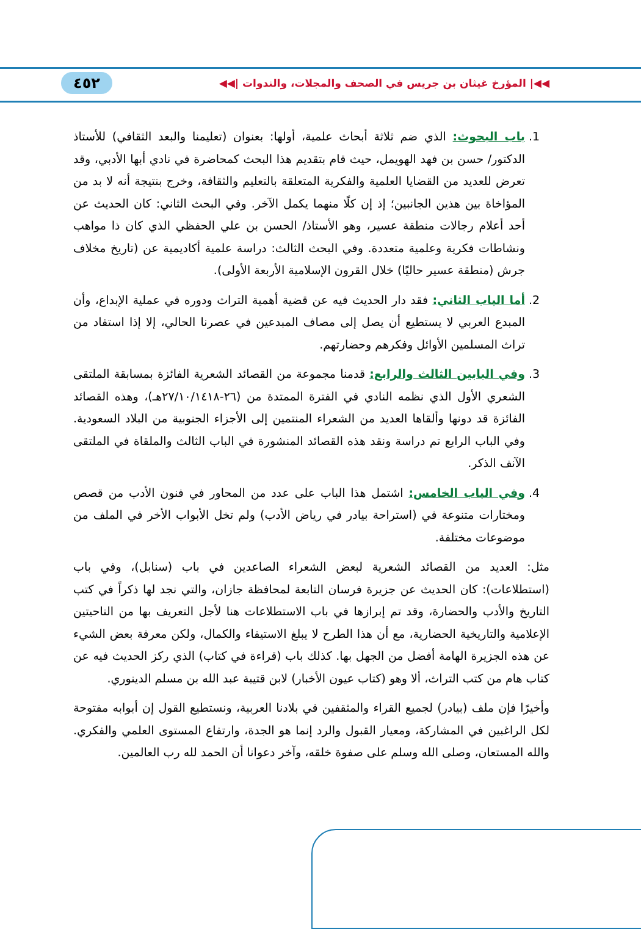◀◀| المؤرخ غيثان بن جريس في الصحف والمجلات، والندوات |◀◀ ٤٥٢
1. باب البحوث: الذي ضم ثلاثة أبحاث علمية، أولها: بعنوان (تعليمنا والبعد الثقافي) للأستاذ الدكتور/ حسن بن فهد الهويمل، حيث قام بتقديم هذا البحث كمحاضرة في نادي أبها الأدبي، وقد تعرض للعديد من القضايا العلمية والفكرية المتعلقة بالتعليم والثقافة، وخرج بنتيجة أنه لا بد من المؤاخاة بين هذين الجانبين؛ إذ إن كلًا منهما يكمل الآخر. وفي البحث الثاني: كان الحديث عن أحد أعلام رجالات منطقة عسير، وهو الأستاذ/ الحسن بن علي الحفظي الذي كان ذا مواهب ونشاطات فكرية وعلمية متعددة. وفي البحث الثالث: دراسة علمية أكاديمية عن (تاريخ مخلاف جرش (منطقة عسير حاليًا) خلال القرون الإسلامية الأربعة الأولى).
2. أما الباب الثاني: فقد دار الحديث فيه عن قضية أهمية التراث ودوره في عملية الإبداع، وأن المبدع العربي لا يستطيع أن يصل إلى مصاف المبدعين في عصرنا الحالي، إلا إذا استفاد من تراث المسلمين الأوائل وفكرهم وحضارتهم.
3. وفي البابين الثالث والرابع: قدمنا مجموعة من القصائد الشعرية الفائزة بمسابقة الملتقى الشعري الأول الذي نظمه النادي في الفترة الممتدة من (٢٦-٢٧/١٠/١٤١٨هـ)، وهذه القصائد الفائزة قد دونها وألقاها العديد من الشعراء المنتمين إلى الأجزاء الجنوبية من البلاد السعودية. وفي الباب الرابع تم دراسة ونقد هذه القصائد المنشورة في الباب الثالث والملقاة في الملتقى الآنف الذكر.
4. وفي الباب الخامس: اشتمل هذا الباب على عدد من المحاور في فنون الأدب من قصص ومختارات متنوعة في (استراحة بيادر في رياض الأدب) ولم تخل الأبواب الأخر في الملف من موضوعات مختلفة.
مثل: العديد من القصائد الشعرية لبعض الشعراء الصاعدين في باب (سنابل)، وفي باب (استطلاعات): كان الحديث عن جزيرة فرسان التابعة لمحافظة جازان، والتي نجد لها ذكراً في كتب التاريخ والأدب والحضارة، وقد تم إبرازها في باب الاستطلاعات هنا لأجل التعريف بها من الناحيتين الإعلامية والتاريخية الحضارية، مع أن هذا الطرح لا يبلغ الاستيفاء والكمال، ولكن معرفة بعض الشيء عن هذه الجزيرة الهامة أفضل من الجهل بها. كذلك باب (قراءة في كتاب) الذي ركز الحديث فيه عن كتاب هام من كتب التراث، ألا وهو (كتاب عيون الأخبار) لابن قتيبة عبد الله بن مسلم الدينوري.
وأخيرًا فإن ملف (بيادر) لجميع القراء والمثقفين في بلادنا العربية، ونستطيع القول إن أبوابه مفتوحة لكل الراغبين في المشاركة، ومعيار القبول والرد إنما هو الجدة، وارتفاع المستوى العلمي والفكري. والله المستعان، وصلى الله وسلم على صفوة خلقه، وآخر دعوانا أن الحمد لله رب العالمين.